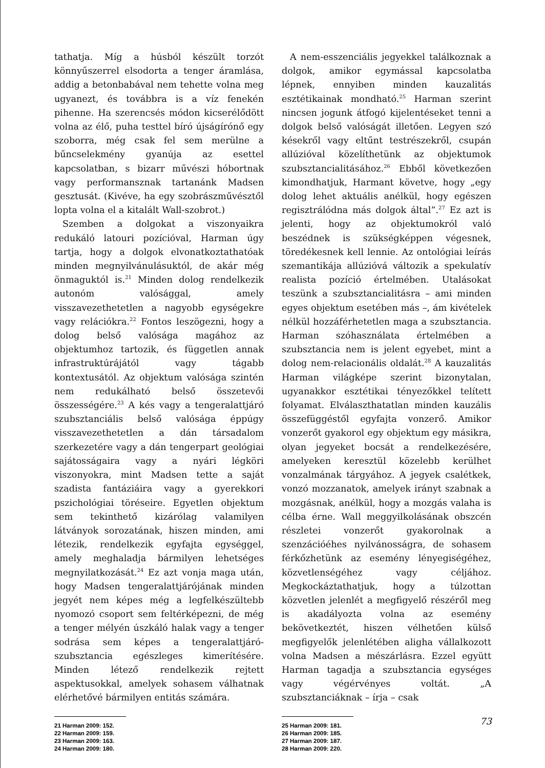tathatja. Míg a húsból készült torzót könnyűszerrel elsodorta a tenger áramlása, addig a betonbabával nem tehette volna meg ugyanezt, és továbbra is a víz fenekén pihenne. Ha szerencsés módon kicserélődött volna az élő, puha testtel bíró újságírónő egy szoborra, még csak fel sem merülne a bűncselekmény gyanúja az esettel kapcsolatban, s bizarr művészi hóbortnak vagy performansznak tartanánk Madsen gesztusát. (Kivéve, ha egy szobrászművésztől lopta volna el a kitalált Wall-szobrot.)
Szemben a dolgokat a viszonyaikra redukáló latouri pozícióval, Harman úgy tartja, hogy a dolgok elvonatkoztathatóak minden megnyilvánulásuktól, de akár még önmaguktól is.<sup>21</sup> Minden dolog rendelkezik autonóm valósággal, amely visszavezethetetlen a nagyobb egységekre vagy relációkra.<sup>22</sup> Fontos leszögezni, hogy a dolog belső valósága magához az objektumhoz tartozik, és független annak infrastruktúrájától vagy tágabb kontextusától. Az objektum valósága szintén nem redukálható belső összetevői összességére.<sup>23</sup> A kés vagy a tengeralattjáró szubsztanciális belső valósága éppúgy visszavezethetetlen a dán társadalom szerkezetére vagy a dán tengerpart geológiai sajátosságaira vagy a nyári légköri viszonyokra, mint Madsen tette a saját szadista fantáziáira vagy a gyerekkori pszichológiai töréseire. Egyetlen objektum sem tekinthető kizárólag valamilyen látványok sorozatának, hiszen minden, ami létezik, rendelkezik egyfajta egységgel, amely meghaladja bármilyen lehetséges megnyilatkozását.<sup>24</sup> Ez azt vonja maga után, hogy Madsen tengeralattjárójának minden jegyét nem képes még a legfelkészültebb nyomozó csoport sem feltérképezni, de még a tenger mélyén úszkáló halak vagy a tenger sodrása sem képes a tengeralattjáró-szubsztancia egészleges kimerítésére. Minden létező rendelkezik rejtett aspektusokkal, amelyek sohasem válhatnak elérhetővé bármilyen entitás számára.
21 Harman 2009: 152.
22 Harman 2009: 159.
23 Harman 2009: 163.
24 Harman 2009: 180.
A nem-esszenciális jegyekkel találkoznak a dolgok, amikor egymással kapcsolatba lépnek, ennyiben minden kauzalitás esztétikainak mondható.<sup>25</sup> Harman szerint nincsen jogunk átfogó kijelentéseket tenni a dolgok belső valóságát illetően. Legyen szó késekről vagy eltűnt testrészekről, csupán allúzióval közelíthetünk az objektumok szubsztancialitásához.<sup>26</sup> Ebből következően kimondhatjuk, Harmant követve, hogy „egy dolog lehet aktuális anélkül, hogy egészen regisztrálódna más dolgok által”.<sup>27</sup> Ez azt is jelenti, hogy az objektumokról való beszédnek is szükségképpen végesnek, töredékesnek kell lennie. Az ontológiai leírás szemantikája allúzióvá változik a spekulatív realista pozíció értelmében. Utalásokat teszünk a szubsztancialitásra – ami minden egyes objektum esetében más –, ám kivételek nélkül hozzáférhetetlen maga a szubsztancia. Harman szóhasználata értelmében a szubsztancia nem is jelent egyebet, mint a dolog nem-relacionális oldalát.<sup>28</sup> A kauzalitás Harman világképe szerint bizonytalan, ugyanakkor esztétikai tényezőkkel telített folyamat. Elválaszthatatlan minden kauzális összefüggéstől egyfajta vonzerő. Amikor vonzerőt gyakorol egy objektum egy másikra, olyan jegyeket bocsát a rendelkezésére, amelyeken keresztül közelebb kerülhet vonzalmának tárgyához. A jegyek csalétkek, vonzó mozzanatok, amelyek irányt szabnak a mozgásnak, anélkül, hogy a mozgás valaha is célba érne. Wall meggyilkolásának obszcén részletei vonzerőt gyakorolnak a szenzációéhes nyilvánosságra, de sohasem férkőzhetünk az esemény lényegiségéhez, közvetlenségéhez vagy céljához. Megkockáztathatjuk, hogy a túlzottan közvetlen jelenlét a megfigyelő részéről meg is akadályozta volna az esemény bekövetkeztét, hiszen vélhetően külső megfigyelők jelenlétében aligha vállalkozott volna Madsen a mészárlásra. Ezzel együtt Harman tagadja a szubsztancia egységes vagy végérvényes voltát. „A szubsztanciáknak – írja – csak
25 Harman 2009: 181.
26 Harman 2009: 185.
27 Harman 2009: 187.
28 Harman 2009: 220.
73